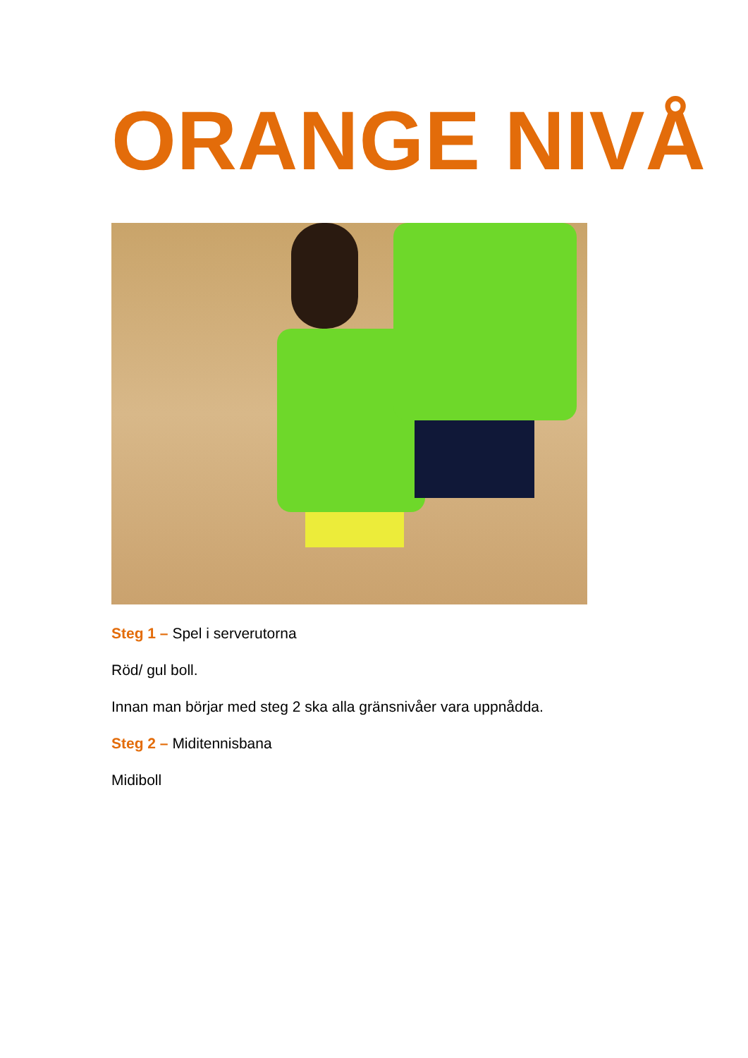ORANGE NIVÅ
Steg 1 – Spel i serverutorna
Röd/ gul boll.
Innan man börjar med steg 2 ska alla gränsnivåer vara uppnådda.
Steg 2 – Miditennisbana
Midiboll